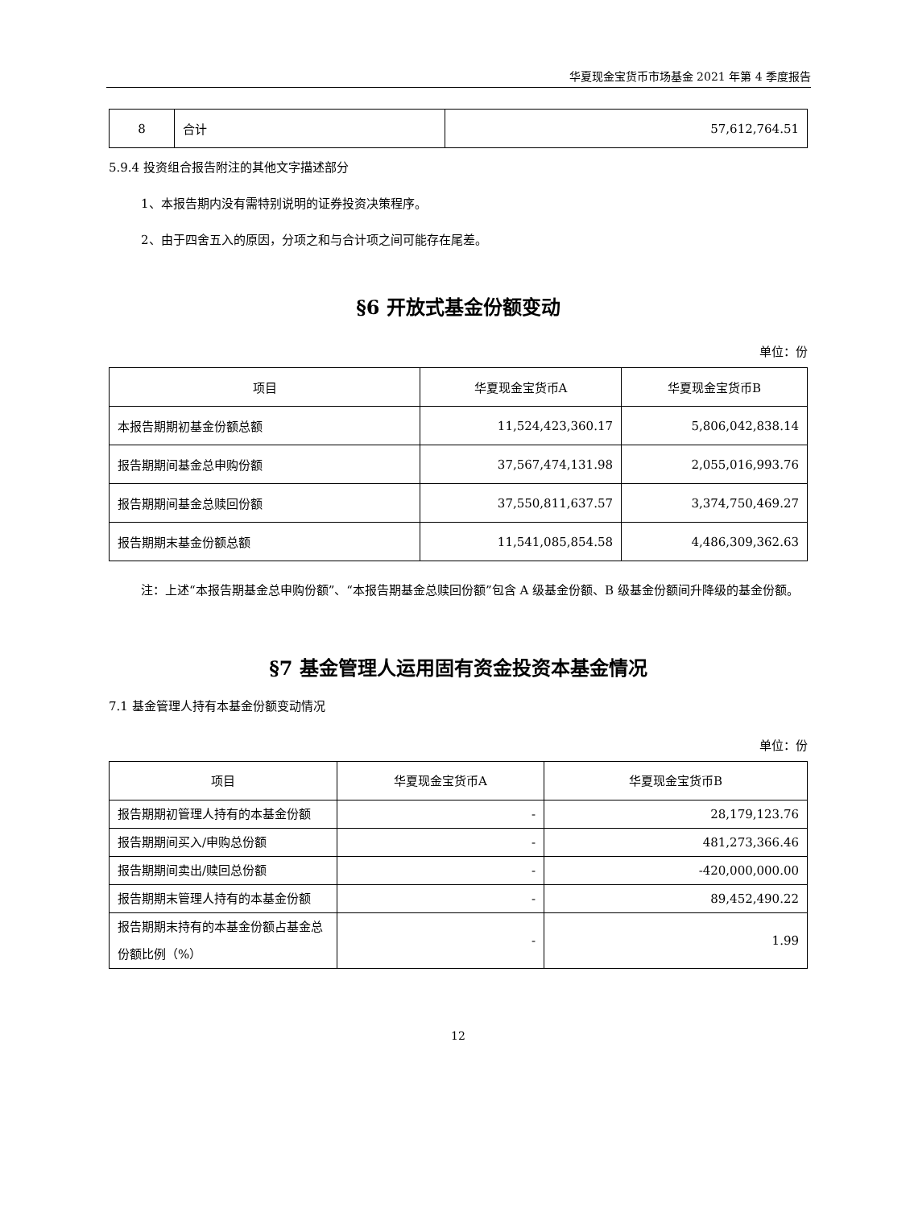华夏现金宝货币市场基金 2021 年第 4 季度报告
| 8 | 合计 | 57,612,764.51 |
5.9.4 投资组合报告附注的其他文字描述部分
1、本报告期内没有需特别说明的证券投资决策程序。
2、由于四舍五入的原因，分项之和与合计项之间可能存在尾差。
§6 开放式基金份额变动
单位：份
| 项目 | 华夏现金宝货币A | 华夏现金宝货币B |
| --- | --- | --- |
| 本报告期期初基金份额总额 | 11,524,423,360.17 | 5,806,042,838.14 |
| 报告期期间基金总申购份额 | 37,567,474,131.98 | 2,055,016,993.76 |
| 报告期期间基金总赎回份额 | 37,550,811,637.57 | 3,374,750,469.27 |
| 报告期期末基金份额总额 | 11,541,085,854.58 | 4,486,309,362.63 |
注：上述“本报告期基金总申购份额”、“本报告期基金总赎回份额”包含 A 级基金份额、B 级基金份额间升降级的基金份额。
§7 基金管理人运用固有资金投资本基金情况
7.1 基金管理人持有本基金份额变动情况
单位：份
| 项目 | 华夏现金宝货币A | 华夏现金宝货币B |
| --- | --- | --- |
| 报告期期初管理人持有的本基金份额 | - | 28,179,123.76 |
| 报告期期间买入/申购总份额 | - | 481,273,366.46 |
| 报告期期间卖出/赎回总份额 | - | -420,000,000.00 |
| 报告期期末管理人持有的本基金份额 | - | 89,452,490.22 |
| 报告期期末持有的本基金份额占基金总份额比例（%） | - | 1.99 |
12